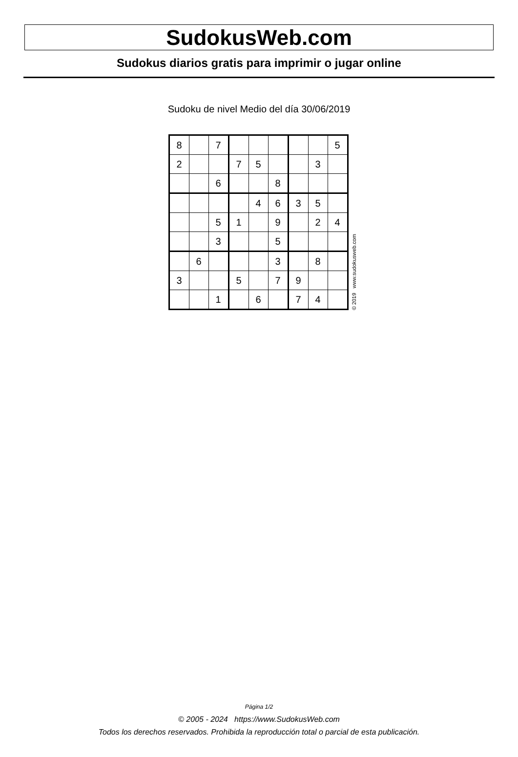SudokusWeb.com
Sudokus diarios gratis para imprimir o jugar online
Sudoku de nivel Medio del día 30/06/2019
| 8 | | 7 | | | | | | 5 |
| 2 | | | 7 | 5 | | | 3 | |
| | | 6 | | | 8 | | | |
| | | | | 4 | 6 | 3 | 5 | |
| | | 5 | 1 | | 9 | | 2 | 4 |
| | | 3 | | | 5 | | | |
| | 6 | | | | 3 | | 8 | |
| 3 | | | 5 | | 7 | 9 | | |
| | | 1 | | 6 | | 7 | 4 | |
© 2019 www.sudokusweb.com
Página 1/2
© 2005 - 2024 https://www.SudokusWeb.com
Todos los derechos reservados. Prohibida la reproducción total o parcial de esta publicación.